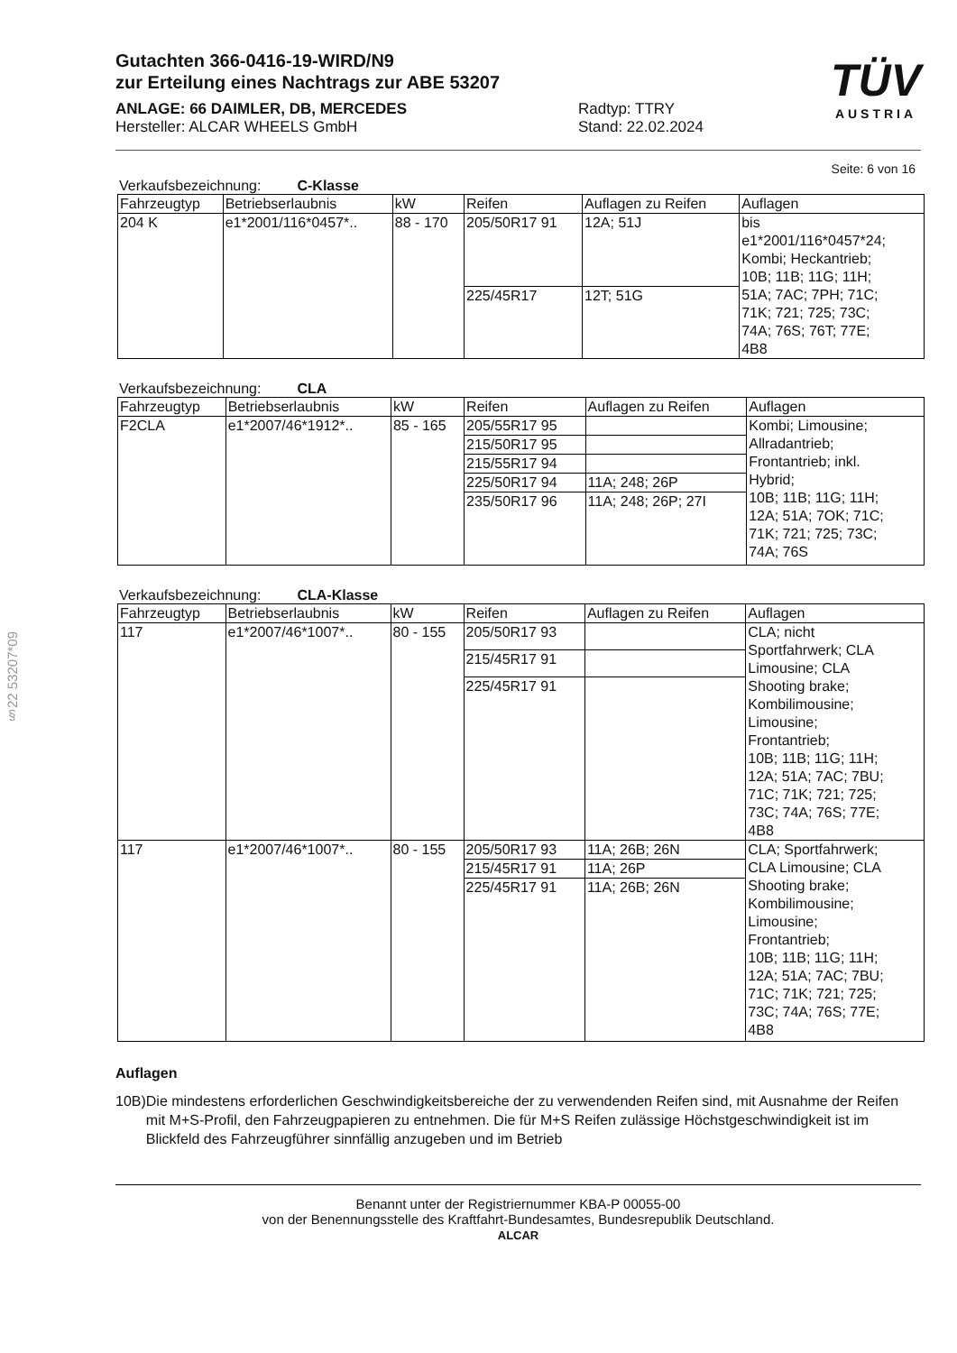§22 53207*09
TÜV
AUSTRIA
Gutachten 366-0416-19-WIRD/N9
zur Erteilung eines Nachtrags zur ABE 53207
ANLAGE: 66 DAIMLER, DB, MERCEDES
Hersteller: ALCAR WHEELS GmbH
Radtyp: TTRY
Stand: 22.02.2024
Seite: 6 von 16
Verkaufsbezeichnung: C-Klasse
| Fahrzeugtyp | Betriebserlaubnis | kW | Reifen | Auflagen zu Reifen | Auflagen |
| --- | --- | --- | --- | --- | --- |
| 204 K | e1*2001/116*0457*.. | 88 - 170 | 205/50R17 91 | 12A; 51J | bis e1*2001/116*0457*24; Kombi; Heckantrieb; 10B; 11B; 11G; 11H; 51A; 7AC; 7PH; 71C; 71K; 721; 725; 73C; 74A; 76S; 76T; 77E; 4B8 |
| | | | 225/45R17 | 12T; 51G | |
Verkaufsbezeichnung: CLA
| Fahrzeugtyp | Betriebserlaubnis | kW | Reifen | Auflagen zu Reifen | Auflagen |
| --- | --- | --- | --- | --- | --- |
| F2CLA | e1*2007/46*1912*.. | 85 - 165 | 205/55R17 95 | | Kombi; Limousine; Allradantrieb; Frontantrieb; inkl. Hybrid; 10B; 11B; 11G; 11H; 12A; 51A; 7OK; 71C; 71K; 721; 725; 73C; 74A; 76S |
| | | | 215/50R17 95 | | |
| | | | 215/55R17 94 | | |
| | | | 225/50R17 94 | 11A; 248; 26P | |
| | | | 235/50R17 96 | 11A; 248; 26P; 27I | |
Verkaufsbezeichnung: CLA-Klasse
| Fahrzeugtyp | Betriebserlaubnis | kW | Reifen | Auflagen zu Reifen | Auflagen |
| --- | --- | --- | --- | --- | --- |
| 117 | e1*2007/46*1007*.. | 80 - 155 | 205/50R17 93 | | CLA; nicht Sportfahrwerk; CLA Limousine; CLA Shooting brake; Kombilimousine; Limousine; Frontantrieb; 10B; 11B; 11G; 11H; 12A; 51A; 7AC; 7BU; 71C; 71K; 721; 725; 73C; 74A; 76S; 77E; 4B8 |
| | | | 215/45R17 91 | | |
| | | | 225/45R17 91 | | |
| 117 | e1*2007/46*1007*.. | 80 - 155 | 205/50R17 93 | 11A; 26B; 26N | CLA; Sportfahrwerk; CLA Limousine; CLA Shooting brake; Kombilimousine; Limousine; Frontantrieb; 10B; 11B; 11G; 11H; 12A; 51A; 7AC; 7BU; 71C; 71K; 721; 725; 73C; 74A; 76S; 77E; 4B8 |
| | | | 215/45R17 91 | 11A; 26P | |
| | | | 225/45R17 91 | 11A; 26B; 26N | |
Auflagen
10B) Die mindestens erforderlichen Geschwindigkeitsbereiche der zu verwendenden Reifen sind, mit Ausnahme der Reifen mit M+S-Profil, den Fahrzeugpapieren zu entnehmen. Die für M+S Reifen zulässige Höchstgeschwindigkeit ist im Blickfeld des Fahrzeugführer sinnfällig anzugeben und im Betrieb
Benannt unter der Registriernummer KBA-P 00055-00
von der Benennungsstelle des Kraftfahrt-Bundesamtes, Bundesrepublik Deutschland.
ALCAR